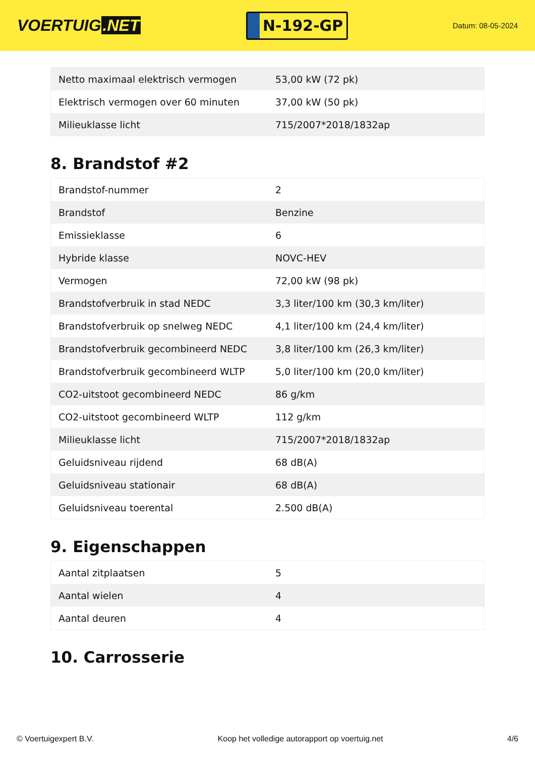VOERTUIG.NET
N-192-GP
Datum: 08-05-2024
| Netto maximaal elektrisch vermogen | 53,00 kW (72 pk) |
| Elektrisch vermogen over 60 minuten | 37,00 kW (50 pk) |
| Milieuklasse licht | 715/2007*2018/1832ap |
8. Brandstof #2
| Brandstof-nummer | 2 |
| Brandstof | Benzine |
| Emissieklasse | 6 |
| Hybride klasse | NOVC-HEV |
| Vermogen | 72,00 kW (98 pk) |
| Brandstofverbruik in stad NEDC | 3,3 liter/100 km (30,3 km/liter) |
| Brandstofverbruik op snelweg NEDC | 4,1 liter/100 km (24,4 km/liter) |
| Brandstofverbruik gecombineerd NEDC | 3,8 liter/100 km (26,3 km/liter) |
| Brandstofverbruik gecombineerd WLTP | 5,0 liter/100 km (20,0 km/liter) |
| CO2-uitstoot gecombineerd NEDC | 86 g/km |
| CO2-uitstoot gecombineerd WLTP | 112 g/km |
| Milieuklasse licht | 715/2007*2018/1832ap |
| Geluidsniveau rijdend | 68 dB(A) |
| Geluidsniveau stationair | 68 dB(A) |
| Geluidsniveau toerental | 2.500 dB(A) |
9. Eigenschappen
| Aantal zitplaatsen | 5 |
| Aantal wielen | 4 |
| Aantal deuren | 4 |
10. Carrosserie
© Voertuigexpert B.V. Koop het volledige autorapport op voertuig.net 4/6